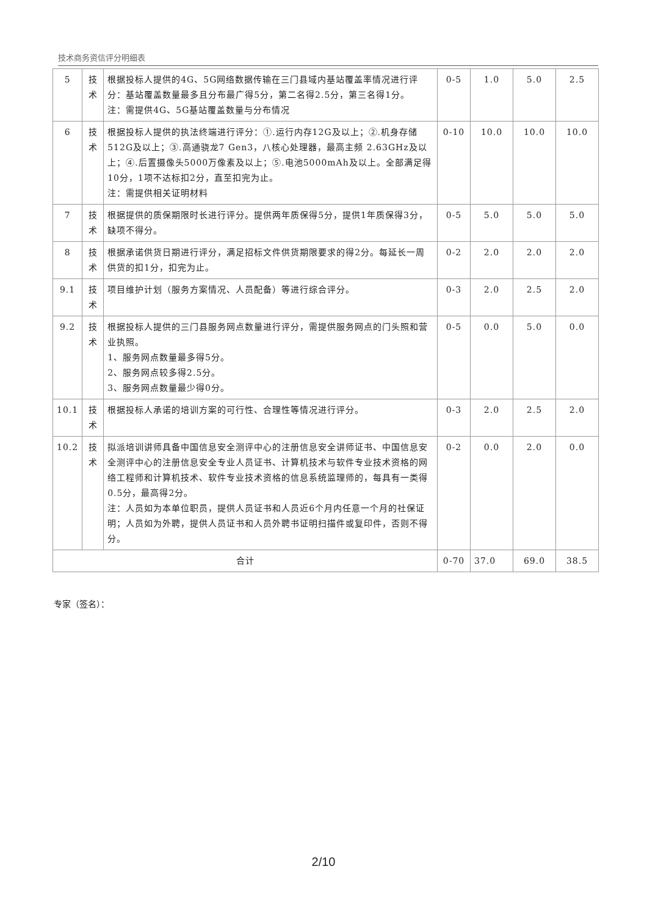技术商务资信评分明细表
| 5 | 技术 | 根据投标人提供的4G、5G网络数据传输在三门县域内基站覆盖率情况进行评分：基站覆盖数量最多且分布最广得5分，第二名得2.5分，第三名得1分。 注：需提供4G、5G基站覆盖数量与分布情况 | 0-5 | 1.0 | 5.0 | 2.5 |
| 6 | 技术 | 根据投标人提供的执法终端进行评分：①.运行内存12G及以上；②.机身存储512G及以上；③.高通骁龙7 Gen3，八核心处理器，最高主频 2.63GHz及以上；④.后置摄像头5000万像素及以上；⑤.电池5000mAh及以上。全部满足得10分，1项不达标扣2分，直至扣完为止。 注：需提供相关证明材料 | 0-10 | 10.0 | 10.0 | 10.0 |
| 7 | 技术 | 根据提供的质保期限时长进行评分。提供两年质保得5分，提供1年质保得3分，缺项不得分。 | 0-5 | 5.0 | 5.0 | 5.0 |
| 8 | 技术 | 根据承诺供货日期进行评分，满足招标文件供货期限要求的得2分。每延长一周供货的扣1分，扣完为止。 | 0-2 | 2.0 | 2.0 | 2.0 |
| 9.1 | 技术 | 项目维护计划（服务方案情况、人员配备）等进行综合评分。 | 0-3 | 2.0 | 2.5 | 2.0 |
| 9.2 | 技术 | 根据投标人提供的三门县服务网点数量进行评分，需提供服务网点的门头照和营业执照。 1、服务网点数量最多得5分。 2、服务网点较多得2.5分。 3、服务网点数量最少得0分。 | 0-5 | 0.0 | 5.0 | 0.0 |
| 10.1 | 技术 | 根据投标人承诺的培训方案的可行性、合理性等情况进行评分。 | 0-3 | 2.0 | 2.5 | 2.0 |
| 10.2 | 技术 | 拟派培训讲师具备中国信息安全测评中心的注册信息安全讲师证书、中国信息安全测评中心的注册信息安全专业人员证书、计算机技术与软件专业技术资格的网络工程师和计算机技术、软件专业技术资格的信息系统监理师的，每具有一类得0.5分，最高得2分。 注：人员如为本单位职员，提供人员证书和人员近6个月内任意一个月的社保证明；人员如为外聘，提供人员证书和人员外聘书证明扫描件或复印件，否则不得分。 | 0-2 | 0.0 | 2.0 | 0.0 |
| 合计 | | | 0-70 | 37.0 | 69.0 | 38.5 |
专家（签名）：
2/10